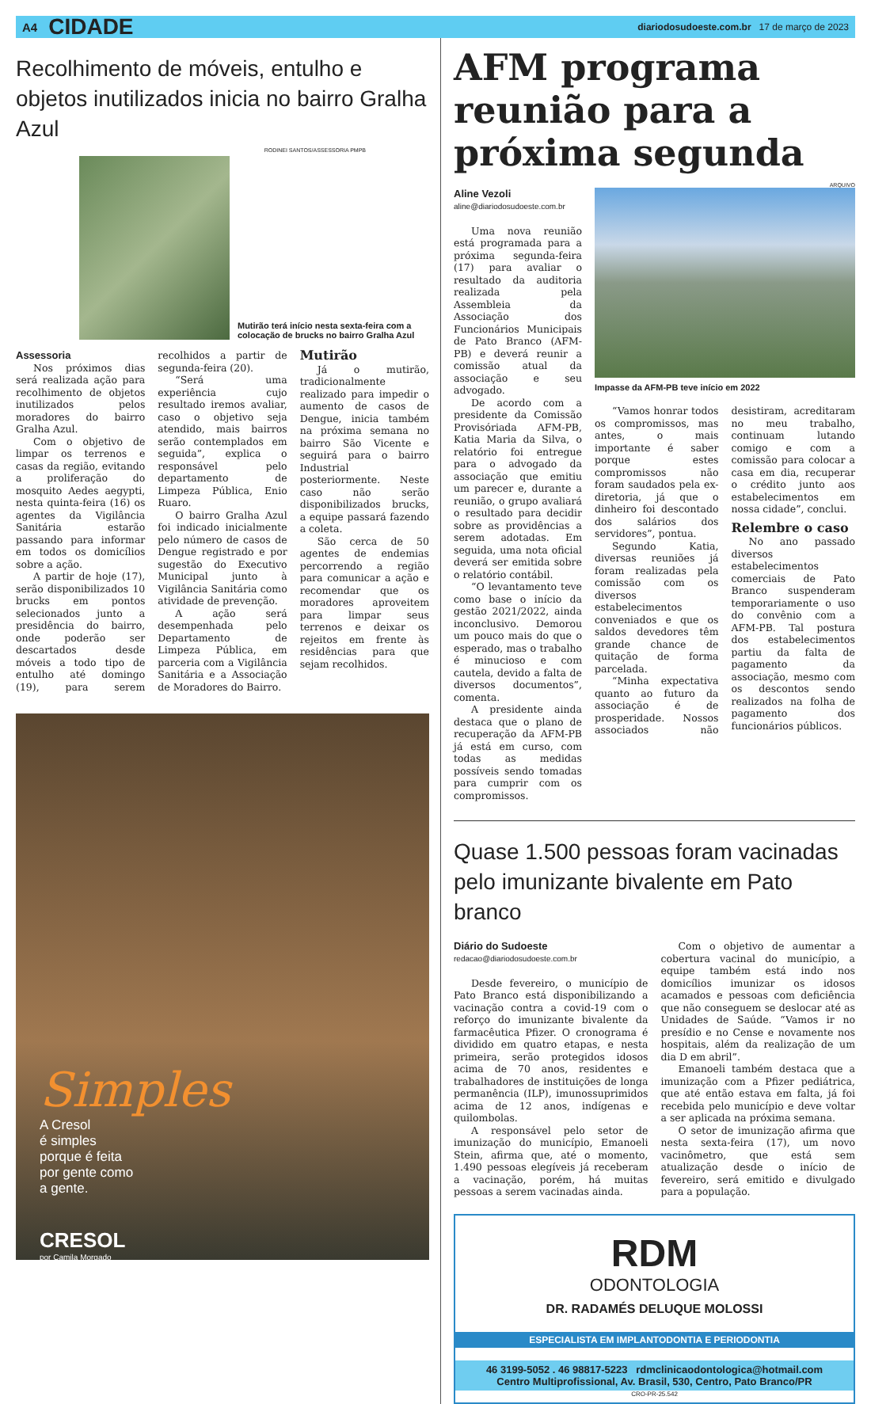A4 CIDADE diariodosudoeste.com.br 17 de março de 2023
Recolhimento de móveis, entulho e objetos inutilizados inicia no bairro Gralha Azul
RODINEI SANTOS/ASSESSORIA PMPB
Mutirão terá início nesta sexta-feira com a colocação de brucks no bairro Gralha Azul
Assessoria
Nos próximos dias será realizada ação para recolhimento de objetos inutilizados pelos moradores do bairro Gralha Azul.
Com o objetivo de limpar os terrenos e casas da região, evitando a proliferação do mosquito Aedes aegypti, nesta quinta-feira (16) os agentes da Vigilância Sanitária estarão passando para informar em todos os domicílios sobre a ação.
A partir de hoje (17), serão disponibilizados 10 brucks em pontos selecionados junto a presidência do bairro, onde poderão ser descartados desde móveis a todo tipo de entulho até domingo (19), para serem recolhidos a partir de segunda-feira (20).
“Será uma experiência cujo resultado iremos avaliar, caso o objetivo seja atendido, mais bairros serão contemplados em seguida”, explica o responsável pelo departamento de Limpeza Pública, Enio Ruaro.
O bairro Gralha Azul foi indicado inicialmente pelo número de casos de Dengue registrado e por sugestão do Executivo Municipal junto à Vigilância Sanitária como atividade de prevenção.
A ação será desempenhada pelo Departamento de Limpeza Pública, em parceria com a Vigilância Sanitária e a Associação de Moradores do Bairro.
Mutirão
Já o mutirão, tradicionalmente realizado para impedir o aumento de casos de Dengue, inicia também na próxima semana no bairro São Vicente e seguirá para o bairro Industrial posteriormente. Neste caso não serão disponibilizados brucks, a equipe passará fazendo a coleta.
São cerca de 50 agentes de endemias percorrendo a região para comunicar a ação e recomendar que os moradores aproveitem para limpar seus terrenos e deixar os rejeitos em frente às residências para que sejam recolhidos.
Simples
A Cresol
é simples
porque é feita
por gente como
a gente.
CRESOL
por Camila Morgado
AFM programa reunião para a próxima segunda
ARQUIVO
Aline Vezoli
aline@diariodosudoeste.com.br
Uma nova reunião está programada para a próxima segunda-feira (17) para avaliar o resultado da auditoria realizada pela Assembleia da Associação dos Funcionários Municipais de Pato Branco (AFM-PB) e deverá reunir a comissão atual da associação e seu advogado.
De acordo com a presidente da Comissão Provisóriada AFM-PB, Katia Maria da Silva, o relatório foi entregue para o advogado da associação que emitiu um parecer e, durante a reunião, o grupo avaliará o resultado para decidir sobre as providências a serem adotadas. Em seguida, uma nota oficial deverá ser emitida sobre o relatório contábil.
“O levantamento teve como base o início da gestão 2021/2022, ainda inconclusivo. Demorou um pouco mais do que o esperado, mas o trabalho é minucioso e com cautela, devido a falta de diversos documentos”, comenta.
A presidente ainda destaca que o plano de recuperação da AFM-PB já está em curso, com todas as medidas possíveis sendo tomadas para cumprir com os compromissos.
Impasse da AFM-PB teve início em 2022
“Vamos honrar todos os compromissos, mas antes, o mais importante é saber porque estes compromissos não foram saudados pela ex-diretoria, já que o dinheiro foi descontado dos salários dos servidores”, pontua.
Segundo Katia, diversas reuniões já foram realizadas pela comissão com os diversos estabelecimentos conveniados e que os saldos devedores têm grande chance de quitação de forma parcelada.
“Minha expectativa quanto ao futuro da associação é de prosperidade. Nossos associados não desistiram, acreditaram no meu trabalho, continuam lutando comigo e com a comissão para colocar a casa em dia, recuperar o crédito junto aos estabelecimentos em nossa cidade”, conclui.
Relembre o caso
No ano passado diversos estabelecimentos comerciais de Pato Branco suspenderam temporariamente o uso do convênio com a AFM-PB. Tal postura dos estabelecimentos partiu da falta de pagamento da associação, mesmo com os descontos sendo realizados na folha de pagamento dos funcionários públicos.
Quase 1.500 pessoas foram vacinadas pelo imunizante bivalente em Pato branco
Diário do Sudoeste
redacao@diariodosudoeste.com.br
Desde fevereiro, o município de Pato Branco está disponibilizando a vacinação contra a covid-19 com o reforço do imunizante bivalente da farmacêutica Pfizer. O cronograma é dividido em quatro etapas, e nesta primeira, serão protegidos idosos acima de 70 anos, residentes e trabalhadores de instituições de longa permanência (ILP), imunossuprimidos acima de 12 anos, indígenas e quilombolas.
A responsável pelo setor de imunização do município, Emanoeli Stein, afirma que, até o momento, 1.490 pessoas elegíveis já receberam a vacinação, porém, há muitas pessoas a serem vacinadas ainda.
Com o objetivo de aumentar a cobertura vacinal do município, a equipe também está indo nos domicílios imunizar os idosos acamados e pessoas com deficiência que não conseguem se deslocar até as Unidades de Saúde. “Vamos ir no presídio e no Cense e novamente nos hospitais, além da realização de um dia D em abril”.
Emanoeli também destaca que a imunização com a Pfizer pediátrica, que até então estava em falta, já foi recebida pelo município e deve voltar a ser aplicada na próxima semana.
O setor de imunização afirma que nesta sexta-feira (17), um novo vacinômetro, que está sem atualização desde o início de fevereiro, será emitido e divulgado para a população.
RDM
ODONTOLOGIA
DR. RADAMÉS DELUQUE MOLOSSI
ESPECIALISTA EM IMPLANTODONTIA E PERIODONTIA
46 3199-5052 . 46 98817-5223 rdmclinicaodontologica@hotmail.com
Centro Multiprofissional, Av. Brasil, 530, Centro, Pato Branco/PR
CRO-PR-25.542